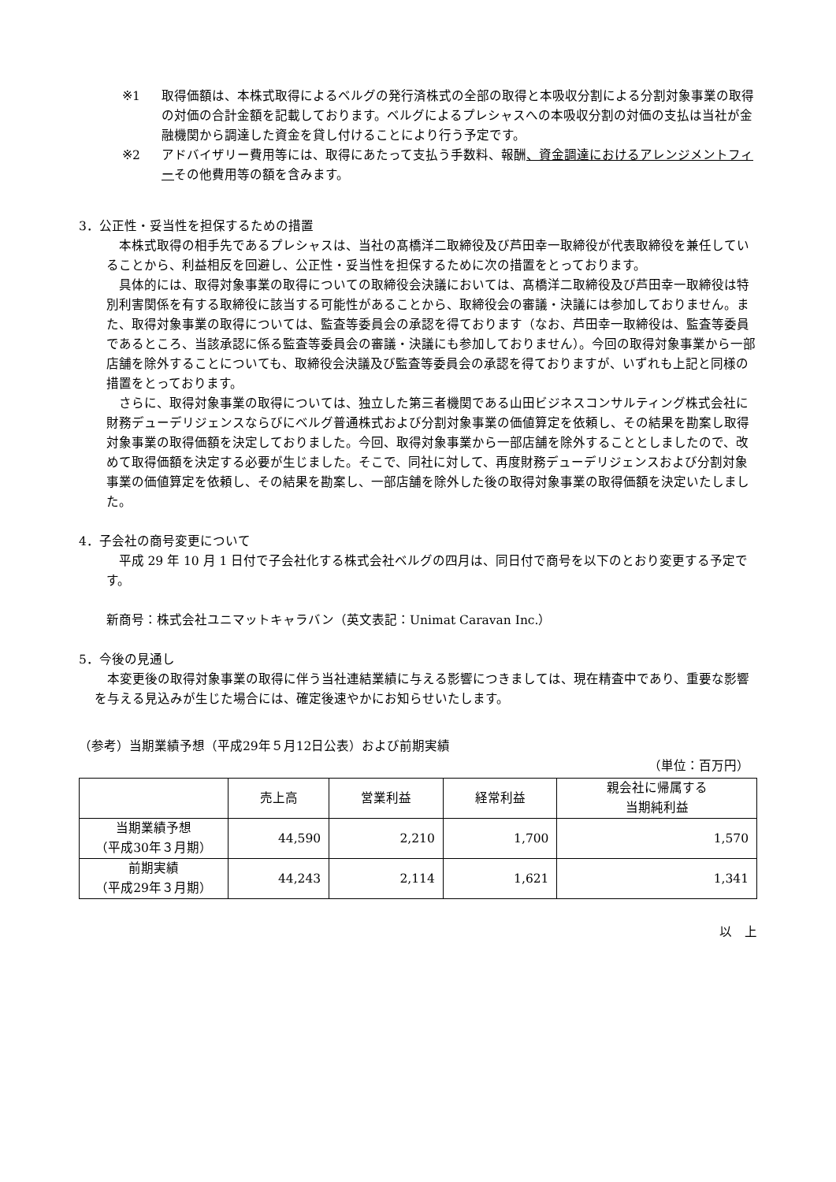※1 取得価額は、本株式取得によるベルグの発行済株式の全部の取得と本吸収分割による分割対象事業の取得の対価の合計金額を記載しております。ベルグによるプレシャスへの本吸収分割の対価の支払は当社が金融機関から調達した資金を貸し付けることにより行う予定です。
※2 アドバイザリー費用等には、取得にあたって支払う手数料、報酬、資金調達におけるアレンジメントフィーその他費用等の額を含みます。
3．公正性・妥当性を担保するための措置
本株式取得の相手先であるプレシャスは、当社の髙橋洋二取締役及び芦田幸一取締役が代表取締役を兼任していることから、利益相反を回避し、公正性・妥当性を担保するために次の措置をとっております。
具体的には、取得対象事業の取得についての取締役会決議においては、髙橋洋二取締役及び芦田幸一取締役は特別利害関係を有する取締役に該当する可能性があることから、取締役会の審議・決議には参加しておりません。また、取得対象事業の取得については、監査等委員会の承認を得ております（なお、芦田幸一取締役は、監査等委員であるところ、当該承認に係る監査等委員会の審議・決議にも参加しておりません）。今回の取得対象事業から一部店舗を除外することについても、取締役会決議及び監査等委員会の承認を得ておりますが、いずれも上記と同様の措置をとっております。
さらに、取得対象事業の取得については、独立した第三者機関である山田ビジネスコンサルティング株式会社に財務デューデリジェンスならびにベルグ普通株式および分割対象事業の価値算定を依頼し、その結果を勘案し取得対象事業の取得価額を決定しておりました。今回、取得対象事業から一部店舗を除外することとしましたので、改めて取得価額を決定する必要が生じました。そこで、同社に対して、再度財務デューデリジェンスおよび分割対象事業の価値算定を依頼し、その結果を勘案し、一部店舗を除外した後の取得対象事業の取得価額を決定いたしました。
4．子会社の商号変更について
平成 29 年 10 月 1 日付で子会社化する株式会社ベルグの四月は、同日付で商号を以下のとおり変更する予定です。
新商号：株式会社ユニマットキャラバン（英文表記：Unimat Caravan Inc.）
5．今後の見通し
本変更後の取得対象事業の取得に伴う当社連結業績に与える影響につきましては、現在精査中であり、重要な影響を与える見込みが生じた場合には、確定後速やかにお知らせいたします。
（参考）当期業績予想（平成29年５月12日公表）および前期実績
（単位：百万円）
| | 売上高 | 営業利益 | 経常利益 | 親会社に帰属する 当期純利益 |
| --- | --- | --- | --- | --- |
| 当期業績予想 （平成30年３月期） | 44,590 | 2,210 | 1,700 | 1,570 |
| 前期実績 （平成29年３月期） | 44,243 | 2,114 | 1,621 | 1,341 |
以　上